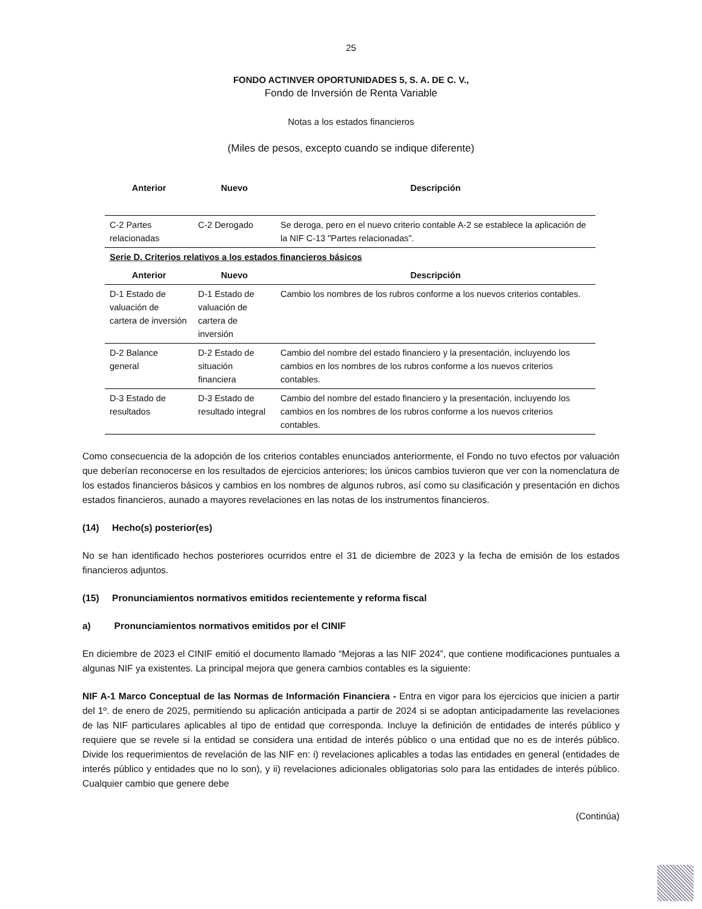25
FONDO ACTINVER OPORTUNIDADES 5, S. A. DE C. V.,
Fondo de Inversión de Renta Variable
Notas a los estados financieros
(Miles de pesos, excepto cuando se indique diferente)
| Anterior | Nuevo | Descripción |
| --- | --- | --- |
| C-2 Partes relacionadas | C-2 Derogado | Se deroga, pero en el nuevo criterio contable A-2 se establece la aplicación de la NIF C-13 "Partes relacionadas". |
| Serie D. Criterios relativos a los estados financieros básicos | | |
| Anterior | Nuevo | Descripción |
| D-1 Estado de valuación de cartera de inversión | D-1 Estado de valuación de cartera de inversión | Cambio los nombres de los rubros conforme a los nuevos criterios contables. |
| D-2 Balance general | D-2 Estado de situación financiera | Cambio del nombre del estado financiero y la presentación, incluyendo los cambios en los nombres de los rubros conforme a los nuevos criterios contables. |
| D-3 Estado de resultados | D-3 Estado de resultado integral | Cambio del nombre del estado financiero y la presentación, incluyendo los cambios en los nombres de los rubros conforme a los nuevos criterios contables. |
Como consecuencia de la adopción de los criterios contables enunciados anteriormente, el Fondo no tuvo efectos por valuación que deberían reconocerse en los resultados de ejercicios anteriores; los únicos cambios tuvieron que ver con la nomenclatura de los estados financieros básicos y cambios en los nombres de algunos rubros, así como su clasificación y presentación en dichos estados financieros, aunado a mayores revelaciones en las notas de los instrumentos financieros.
(14) Hecho(s) posterior(es)
No se han identificado hechos posteriores ocurridos entre el 31 de diciembre de 2023 y la fecha de emisión de los estados financieros adjuntos.
(15) Pronunciamientos normativos emitidos recientemente y reforma fiscal
a) Pronunciamientos normativos emitidos por el CINIF
En diciembre de 2023 el CINIF emitió el documento llamado “Mejoras a las NIF 2024”, que contiene modificaciones puntuales a algunas NIF ya existentes. La principal mejora que genera cambios contables es la siguiente:
NIF A-1 Marco Conceptual de las Normas de Información Financiera - Entra en vigor para los ejercicios que inicien a partir del 1º. de enero de 2025, permitiendo su aplicación anticipada a partir de 2024 si se adoptan anticipadamente las revelaciones de las NIF particulares aplicables al tipo de entidad que corresponda. Incluye la definición de entidades de interés público y requiere que se revele si la entidad se considera una entidad de interés público o una entidad que no es de interés público. Divide los requerimientos de revelación de las NIF en: i) revelaciones aplicables a todas las entidades en general (entidades de interés público y entidades que no lo son), y ii) revelaciones adicionales obligatorias solo para las entidades de interés público. Cualquier cambio que genere debe
(Continúa)